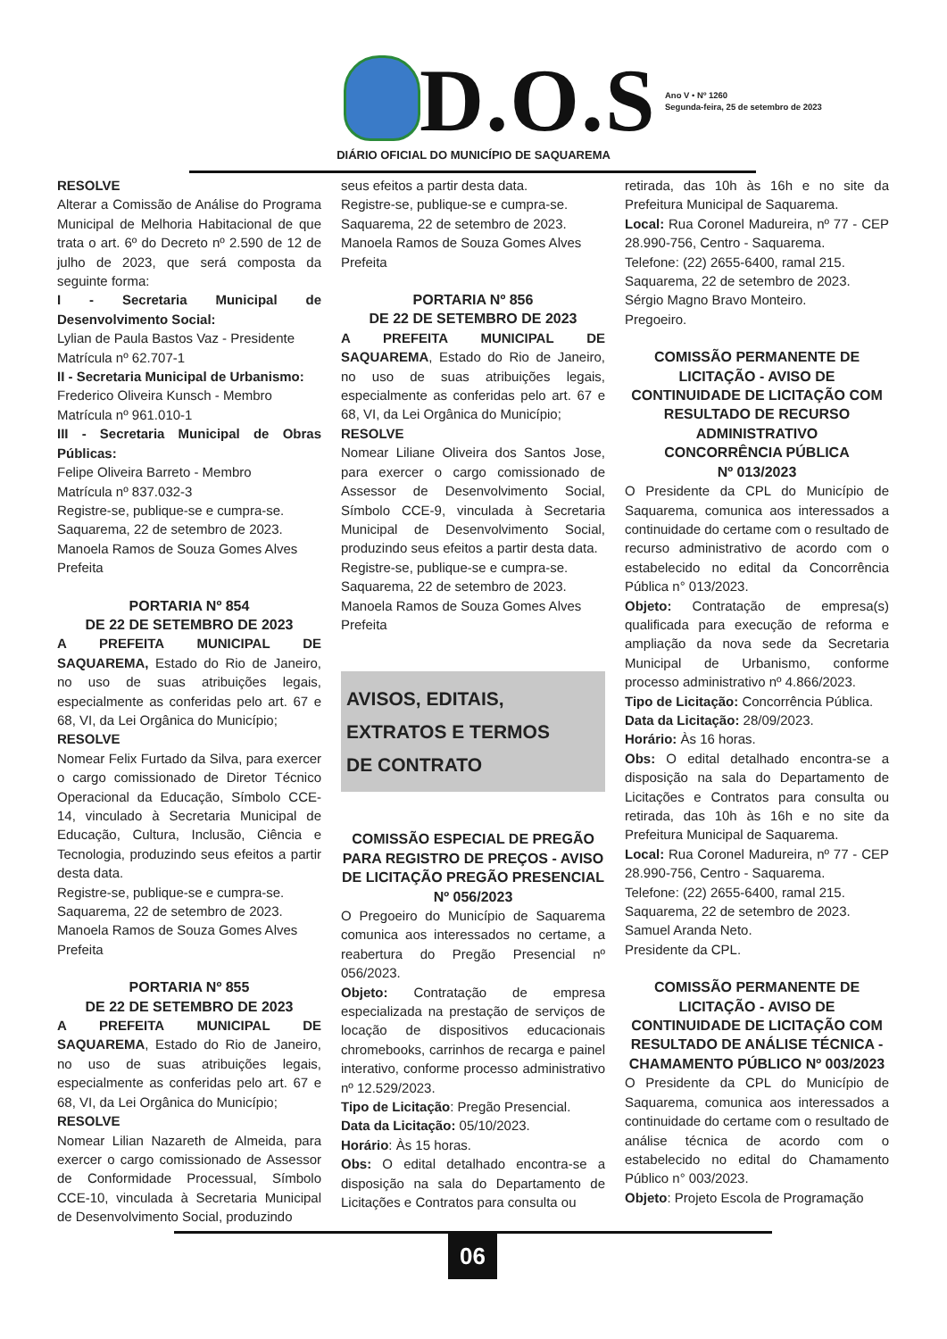D.O.S
Ano V • Nº 1260
Segunda-feira, 25 de setembro de 2023
DIÁRIO OFICIAL DO MUNICÍPIO DE SAQUAREMA
RESOLVE
Alterar a Comissão de Análise do Programa Municipal de Melhoria Habitacional de que trata o art. 6º do Decreto nº 2.590 de 12 de julho de 2023, que será composta da seguinte forma:
I - Secretaria Municipal de Desenvolvimento Social:
Lylian de Paula Bastos Vaz - Presidente
Matrícula nº 62.707-1
II - Secretaria Municipal de Urbanismo:
Frederico Oliveira Kunsch - Membro
Matrícula nº 961.010-1
III - Secretaria Municipal de Obras Públicas:
Felipe Oliveira Barreto - Membro
Matrícula nº 837.032-3
Registre-se, publique-se e cumpra-se.
Saquarema, 22 de setembro de 2023.
Manoela Ramos de Souza Gomes Alves
Prefeita
PORTARIA Nº 854
DE 22 DE SETEMBRO DE 2023
A PREFEITA MUNICIPAL DE SAQUAREMA, Estado do Rio de Janeiro, no uso de suas atribuições legais, especialmente as conferidas pelo art. 67 e 68, VI, da Lei Orgânica do Município;
RESOLVE
Nomear Felix Furtado da Silva, para exercer o cargo comissionado de Diretor Técnico Operacional da Educação, Símbolo CCE-14, vinculado à Secretaria Municipal de Educação, Cultura, Inclusão, Ciência e Tecnologia, produzindo seus efeitos a partir desta data.
Registre-se, publique-se e cumpra-se.
Saquarema, 22 de setembro de 2023.
Manoela Ramos de Souza Gomes Alves
Prefeita
PORTARIA Nº 855
DE 22 DE SETEMBRO DE 2023
A PREFEITA MUNICIPAL DE SAQUAREMA, Estado do Rio de Janeiro, no uso de suas atribuições legais, especialmente as conferidas pelo art. 67 e 68, VI, da Lei Orgânica do Município;
RESOLVE
Nomear Lilian Nazareth de Almeida, para exercer o cargo comissionado de Assessor de Conformidade Processual, Símbolo CCE-10, vinculada à Secretaria Municipal de Desenvolvimento Social, produzindo
seus efeitos a partir desta data.
Registre-se, publique-se e cumpra-se.
Saquarema, 22 de setembro de 2023.
Manoela Ramos de Souza Gomes Alves
Prefeita
PORTARIA Nº 856
DE 22 DE SETEMBRO DE 2023
A PREFEITA MUNICIPAL DE SAQUAREMA, Estado do Rio de Janeiro, no uso de suas atribuições legais, especialmente as conferidas pelo art. 67 e 68, VI, da Lei Orgânica do Município;
RESOLVE
Nomear Liliane Oliveira dos Santos Jose, para exercer o cargo comissionado de Assessor de Desenvolvimento Social, Símbolo CCE-9, vinculada à Secretaria Municipal de Desenvolvimento Social, produzindo seus efeitos a partir desta data.
Registre-se, publique-se e cumpra-se.
Saquarema, 22 de setembro de 2023.
Manoela Ramos de Souza Gomes Alves
Prefeita
AVISOS, EDITAIS,
EXTRATOS E TERMOS
DE CONTRATO
COMISSÃO ESPECIAL DE PREGÃO PARA REGISTRO DE PREÇOS - AVISO DE LICITAÇÃO PREGÃO PRESENCIAL
Nº 056/2023
O Pregoeiro do Município de Saquarema comunica aos interessados no certame, a reabertura do Pregão Presencial nº 056/2023.
Objeto: Contratação de empresa especializada na prestação de serviços de locação de dispositivos educacionais chromebooks, carrinhos de recarga e painel interativo, conforme processo administrativo nº 12.529/2023.
Tipo de Licitação: Pregão Presencial.
Data da Licitação: 05/10/2023.
Horário: Às 15 horas.
Obs: O edital detalhado encontra-se a disposição na sala do Departamento de Licitações e Contratos para consulta ou
retirada, das 10h às 16h e no site da Prefeitura Municipal de Saquarema.
Local: Rua Coronel Madureira, nº 77 - CEP 28.990-756, Centro - Saquarema.
Telefone: (22) 2655-6400, ramal 215.
Saquarema, 22 de setembro de 2023.
Sérgio Magno Bravo Monteiro.
Pregoeiro.
COMISSÃO PERMANENTE DE LICITAÇÃO - AVISO DE CONTINUIDADE DE LICITAÇÃO COM RESULTADO DE RECURSO ADMINISTRATIVO
CONCORRÊNCIA PÚBLICA
Nº 013/2023
O Presidente da CPL do Município de Saquarema, comunica aos interessados a continuidade do certame com o resultado de recurso administrativo de acordo com o estabelecido no edital da Concorrência Pública n° 013/2023.
Objeto: Contratação de empresa(s) qualificada para execução de reforma e ampliação da nova sede da Secretaria Municipal de Urbanismo, conforme processo administrativo nº 4.866/2023.
Tipo de Licitação: Concorrência Pública.
Data da Licitação: 28/09/2023.
Horário: Às 16 horas.
Obs: O edital detalhado encontra-se a disposição na sala do Departamento de Licitações e Contratos para consulta ou retirada, das 10h às 16h e no site da Prefeitura Municipal de Saquarema.
Local: Rua Coronel Madureira, nº 77 - CEP 28.990-756, Centro - Saquarema.
Telefone: (22) 2655-6400, ramal 215.
Saquarema, 22 de setembro de 2023.
Samuel Aranda Neto.
Presidente da CPL.
COMISSÃO PERMANENTE DE LICITAÇÃO - AVISO DE CONTINUIDADE DE LICITAÇÃO COM RESULTADO DE ANÁLISE TÉCNICA - CHAMAMENTO PÚBLICO Nº 003/2023
O Presidente da CPL do Município de Saquarema, comunica aos interessados a continuidade do certame com o resultado de análise técnica de acordo com o estabelecido no edital do Chamamento Público n° 003/2023.
Objeto: Projeto Escola de Programação
06